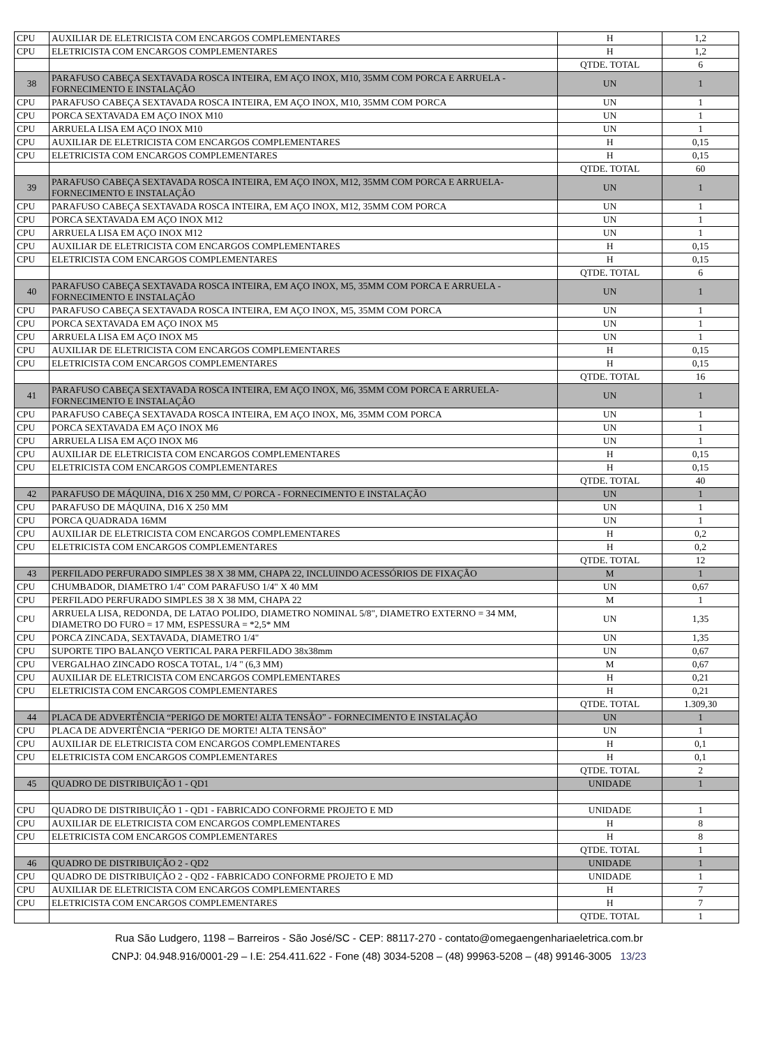| CPU | AUXILIAR DE ELETRICISTA COM ENCARGOS COMPLEMENTARES | H | 1,2 |
| CPU | ELETRICISTA COM ENCARGOS COMPLEMENTARES | H | 1,2 |
| | | QTDE. TOTAL | 6 |
| 38 | PARAFUSO CABEÇA SEXTAVADA ROSCA INTEIRA, EM AÇO INOX, M10, 35MM COM PORCA E ARRUELA - FORNECIMENTO E INSTALAÇÃO | UN | 1 |
| CPU | PARAFUSO CABEÇA SEXTAVADA ROSCA INTEIRA, EM AÇO INOX, M10, 35MM COM PORCA | UN | 1 |
| CPU | PORCA SEXTAVADA EM AÇO INOX M10 | UN | 1 |
| CPU | ARRUELA LISA EM AÇO INOX M10 | UN | 1 |
| CPU | AUXILIAR DE ELETRICISTA COM ENCARGOS COMPLEMENTARES | H | 0,15 |
| CPU | ELETRICISTA COM ENCARGOS COMPLEMENTARES | H | 0,15 |
| | | QTDE. TOTAL | 60 |
| 39 | PARAFUSO CABEÇA SEXTAVADA ROSCA INTEIRA, EM AÇO INOX, M12, 35MM COM PORCA E ARRUELA- FORNECIMENTO E INSTALAÇÃO | UN | 1 |
| CPU | PARAFUSO CABEÇA SEXTAVADA ROSCA INTEIRA, EM AÇO INOX, M12, 35MM COM PORCA | UN | 1 |
| CPU | PORCA SEXTAVADA EM AÇO INOX M12 | UN | 1 |
| CPU | ARRUELA LISA EM AÇO INOX M12 | UN | 1 |
| CPU | AUXILIAR DE ELETRICISTA COM ENCARGOS COMPLEMENTARES | H | 0,15 |
| CPU | ELETRICISTA COM ENCARGOS COMPLEMENTARES | H | 0,15 |
| | | QTDE. TOTAL | 6 |
| 40 | PARAFUSO CABEÇA SEXTAVADA ROSCA INTEIRA, EM AÇO INOX, M5, 35MM COM PORCA E ARRUELA - FORNECIMENTO E INSTALAÇÃO | UN | 1 |
| CPU | PARAFUSO CABEÇA SEXTAVADA ROSCA INTEIRA, EM AÇO INOX, M5, 35MM COM PORCA | UN | 1 |
| CPU | PORCA SEXTAVADA EM AÇO INOX M5 | UN | 1 |
| CPU | ARRUELA LISA EM AÇO INOX M5 | UN | 1 |
| CPU | AUXILIAR DE ELETRICISTA COM ENCARGOS COMPLEMENTARES | H | 0,15 |
| CPU | ELETRICISTA COM ENCARGOS COMPLEMENTARES | H | 0,15 |
| | | QTDE. TOTAL | 16 |
| 41 | PARAFUSO CABEÇA SEXTAVADA ROSCA INTEIRA, EM AÇO INOX, M6, 35MM COM PORCA E ARRUELA- FORNECIMENTO E INSTALAÇÃO | UN | 1 |
| CPU | PARAFUSO CABEÇA SEXTAVADA ROSCA INTEIRA, EM AÇO INOX, M6, 35MM COM PORCA | UN | 1 |
| CPU | PORCA SEXTAVADA EM AÇO INOX M6 | UN | 1 |
| CPU | ARRUELA LISA EM AÇO INOX M6 | UN | 1 |
| CPU | AUXILIAR DE ELETRICISTA COM ENCARGOS COMPLEMENTARES | H | 0,15 |
| CPU | ELETRICISTA COM ENCARGOS COMPLEMENTARES | H | 0,15 |
| | | QTDE. TOTAL | 40 |
| 42 | PARAFUSO DE MÁQUINA, D16 X 250 MM, C/ PORCA - FORNECIMENTO E INSTALAÇÃO | UN | 1 |
| CPU | PARAFUSO DE MÁQUINA, D16 X 250 MM | UN | 1 |
| CPU | PORCA QUADRADA 16MM | UN | 1 |
| CPU | AUXILIAR DE ELETRICISTA COM ENCARGOS COMPLEMENTARES | H | 0,2 |
| CPU | ELETRICISTA COM ENCARGOS COMPLEMENTARES | H | 0,2 |
| | | QTDE. TOTAL | 12 |
| 43 | PERFILADO PERFURADO SIMPLES 38 X 38 MM, CHAPA 22, INCLUINDO ACESSÓRIOS DE FIXAÇÃO | M | 1 |
| CPU | CHUMBADOR, DIAMETRO 1/4" COM PARAFUSO 1/4" X 40 MM | UN | 0,67 |
| CPU | PERFILADO PERFURADO SIMPLES 38 X 38 MM, CHAPA 22 | M | 1 |
| CPU | ARRUELA LISA, REDONDA, DE LATAO POLIDO, DIAMETRO NOMINAL 5/8", DIAMETRO EXTERNO = 34 MM, DIAMETRO DO FURO = 17 MM, ESPESSURA = *2,5* MM | UN | 1,35 |
| CPU | PORCA ZINCADA, SEXTAVADA, DIAMETRO 1/4" | UN | 1,35 |
| CPU | SUPORTE TIPO BALANÇO VERTICAL PARA PERFILADO 38x38mm | UN | 0,67 |
| CPU | VERGALHAO ZINCADO ROSCA TOTAL, 1/4 " (6,3 MM) | M | 0,67 |
| CPU | AUXILIAR DE ELETRICISTA COM ENCARGOS COMPLEMENTARES | H | 0,21 |
| CPU | ELETRICISTA COM ENCARGOS COMPLEMENTARES | H | 0,21 |
| | | QTDE. TOTAL | 1.309,30 |
| 44 | PLACA DE ADVERTÊNCIA “PERIGO DE MORTE! ALTA TENSÃO” - FORNECIMENTO E INSTALAÇÃO | UN | 1 |
| CPU | PLACA DE ADVERTÊNCIA “PERIGO DE MORTE! ALTA TENSÃO” | UN | 1 |
| CPU | AUXILIAR DE ELETRICISTA COM ENCARGOS COMPLEMENTARES | H | 0,1 |
| CPU | ELETRICISTA COM ENCARGOS COMPLEMENTARES | H | 0,1 |
| | | QTDE. TOTAL | 2 |
| 45 | QUADRO DE DISTRIBUIÇÃO 1 - QD1 | UNIDADE | 1 |
| CPU | QUADRO DE DISTRIBUIÇÃO 1 - QD1 - FABRICADO CONFORME PROJETO E MD | UNIDADE | 1 |
| CPU | AUXILIAR DE ELETRICISTA COM ENCARGOS COMPLEMENTARES | H | 8 |
| CPU | ELETRICISTA COM ENCARGOS COMPLEMENTARES | H | 8 |
| | | QTDE. TOTAL | 1 |
| 46 | QUADRO DE DISTRIBUIÇÃO 2 - QD2 | UNIDADE | 1 |
| CPU | QUADRO DE DISTRIBUIÇÃO 2 - QD2 - FABRICADO CONFORME PROJETO E MD | UNIDADE | 1 |
| CPU | AUXILIAR DE ELETRICISTA COM ENCARGOS COMPLEMENTARES | H | 7 |
| CPU | ELETRICISTA COM ENCARGOS COMPLEMENTARES | H | 7 |
| | | QTDE. TOTAL | 1 |
Rua São Ludgero, 1198 – Barreiros - São José/SC - CEP: 88117-270 - contato@omegaengenhariaeletrica.com.br
CNPJ: 04.948.916/0001-29 – I.E: 254.411.622 - Fone (48) 3034-5208 – (48) 99963-5208 – (48) 99146-3005 13/23